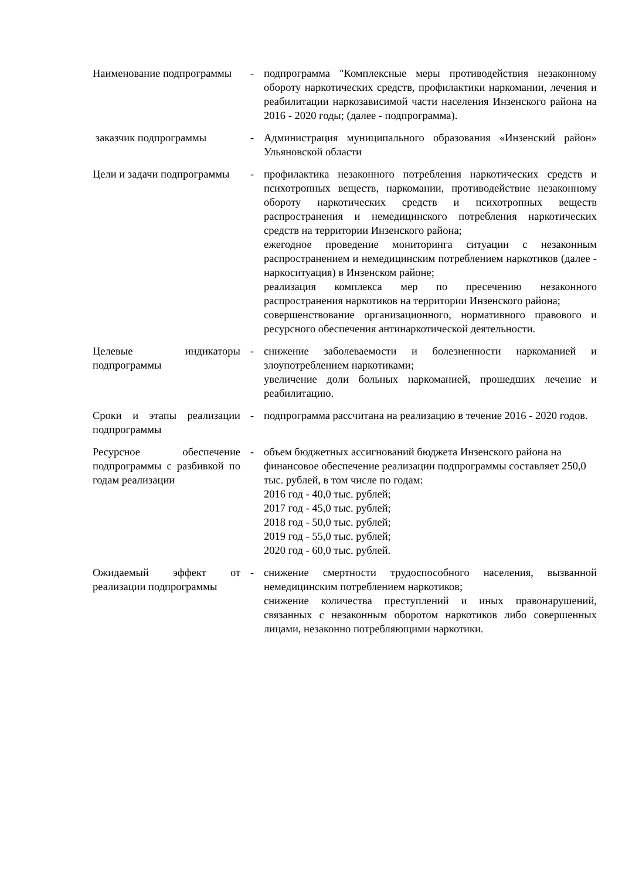| Наименование подпрограммы | - | подпрограмма "Комплексные меры противодействия незаконному обороту наркотических средств, профилактики наркомании, лечения и реабилитации наркозависимой части населения Инзенского района на 2016 - 2020 годы; (далее - подпрограмма). |
| заказчик подпрограммы | - | Администрация муниципального образования «Инзенский район» Ульяновской области |
| Цели и задачи подпрограммы | - | профилактика незаконного потребления наркотических средств и психотропных веществ, наркомании, противодействие незаконному обороту наркотических средств и психотропных веществ распространения и немедицинского потребления наркотических средств на территории Инзенского района; ежегодное проведение мониторинга ситуации с незаконным распространением и немедицинским потреблением наркотиков (далее - наркоситуация) в Инзенском районе; реализация комплекса мер по пресечению незаконного распространения наркотиков на территории Инзенского района; совершенствование организационного, нормативного правового и ресурсного обеспечения антинаркотической деятельности. |
| Целевые индикаторы подпрограммы | - | снижение заболеваемости и болезненности наркоманией и злоупотреблением наркотиками; увеличение доли больных наркоманией, прошедших лечение и реабилитацию. |
| Сроки и этапы реализации подпрограммы | - | подпрограмма рассчитана на реализацию в течение 2016 - 2020 годов. |
| Ресурсное обеспечение подпрограммы с разбивкой по годам реализации | - | объем бюджетных ассигнований бюджета Инзенского района на финансовое обеспечение реализации подпрограммы составляет 250,0 тыс. рублей, в том числе по годам: 2016 год - 40,0 тыс. рублей; 2017 год - 45,0 тыс. рублей; 2018 год - 50,0 тыс. рублей; 2019 год - 55,0 тыс. рублей; 2020 год - 60,0 тыс. рублей. |
| Ожидаемый эффект от реализации подпрограммы | - | снижение смертности трудоспособного населения, вызванной немедицинским потреблением наркотиков; снижение количества преступлений и иных правонарушений, связанных с незаконным оборотом наркотиков либо совершенных лицами, незаконно потребляющими наркотики. |